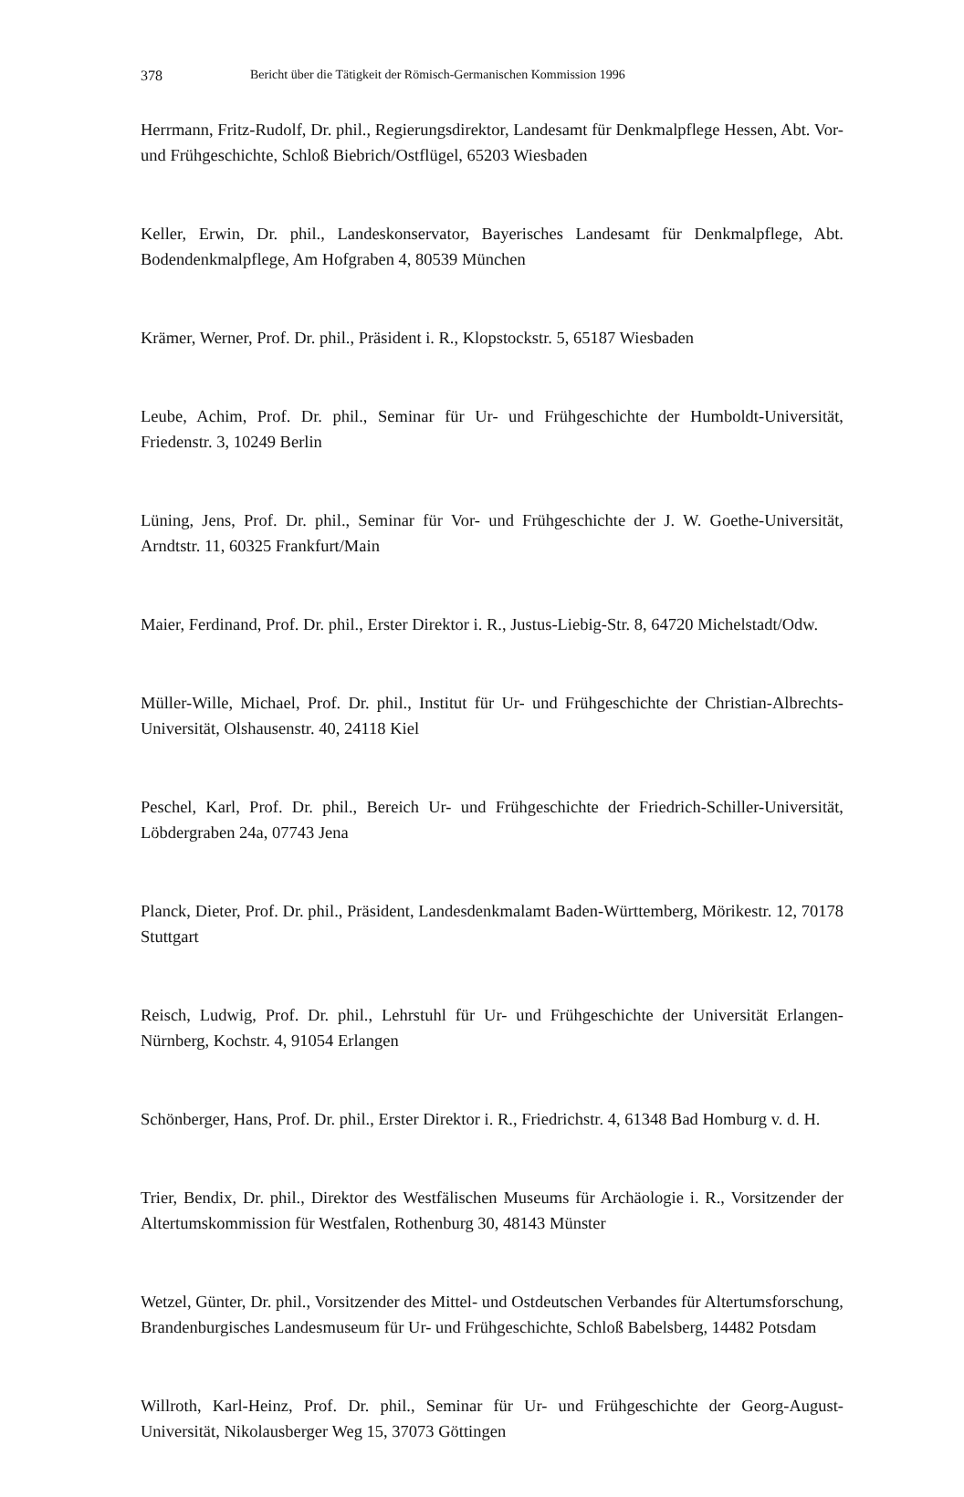378 Bericht über die Tätigkeit der Römisch-Germanischen Kommission 1996
Herrmann, Fritz-Rudolf, Dr. phil., Regierungsdirektor, Landesamt für Denkmalpflege Hessen, Abt. Vor- und Frühgeschichte, Schloß Biebrich/Ostflügel, 65203 Wiesbaden
Keller, Erwin, Dr. phil., Landeskonservator, Bayerisches Landesamt für Denkmalpflege, Abt. Bodendenkmalpflege, Am Hofgraben 4, 80539 München
Krämer, Werner, Prof. Dr. phil., Präsident i. R., Klopstockstr. 5, 65187 Wiesbaden
Leube, Achim, Prof. Dr. phil., Seminar für Ur- und Frühgeschichte der Humboldt-Universität, Friedenstr. 3, 10249 Berlin
Lüning, Jens, Prof. Dr. phil., Seminar für Vor- und Frühgeschichte der J. W. Goethe-Universität, Arndtstr. 11, 60325 Frankfurt/Main
Maier, Ferdinand, Prof. Dr. phil., Erster Direktor i. R., Justus-Liebig-Str. 8, 64720 Michelstadt/Odw.
Müller-Wille, Michael, Prof. Dr. phil., Institut für Ur- und Frühgeschichte der Christian-Albrechts-Universität, Olshausenstr. 40, 24118 Kiel
Peschel, Karl, Prof. Dr. phil., Bereich Ur- und Frühgeschichte der Friedrich-Schiller-Universität, Löbdergraben 24a, 07743 Jena
Planck, Dieter, Prof. Dr. phil., Präsident, Landesdenkmalamt Baden-Württemberg, Mörikestr. 12, 70178 Stuttgart
Reisch, Ludwig, Prof. Dr. phil., Lehrstuhl für Ur- und Frühgeschichte der Universität Erlangen-Nürnberg, Kochstr. 4, 91054 Erlangen
Schönberger, Hans, Prof. Dr. phil., Erster Direktor i. R., Friedrichstr. 4, 61348 Bad Homburg v. d. H.
Trier, Bendix, Dr. phil., Direktor des Westfälischen Museums für Archäologie i. R., Vorsitzender der Altertumskommission für Westfalen, Rothenburg 30, 48143 Münster
Wetzel, Günter, Dr. phil., Vorsitzender des Mittel- und Ostdeutschen Verbandes für Altertumsforschung, Brandenburgisches Landesmuseum für Ur- und Frühgeschichte, Schloß Babelsberg, 14482 Potsdam
Willroth, Karl-Heinz, Prof. Dr. phil., Seminar für Ur- und Frühgeschichte der Georg-August-Universität, Nikolausberger Weg 15, 37073 Göttingen